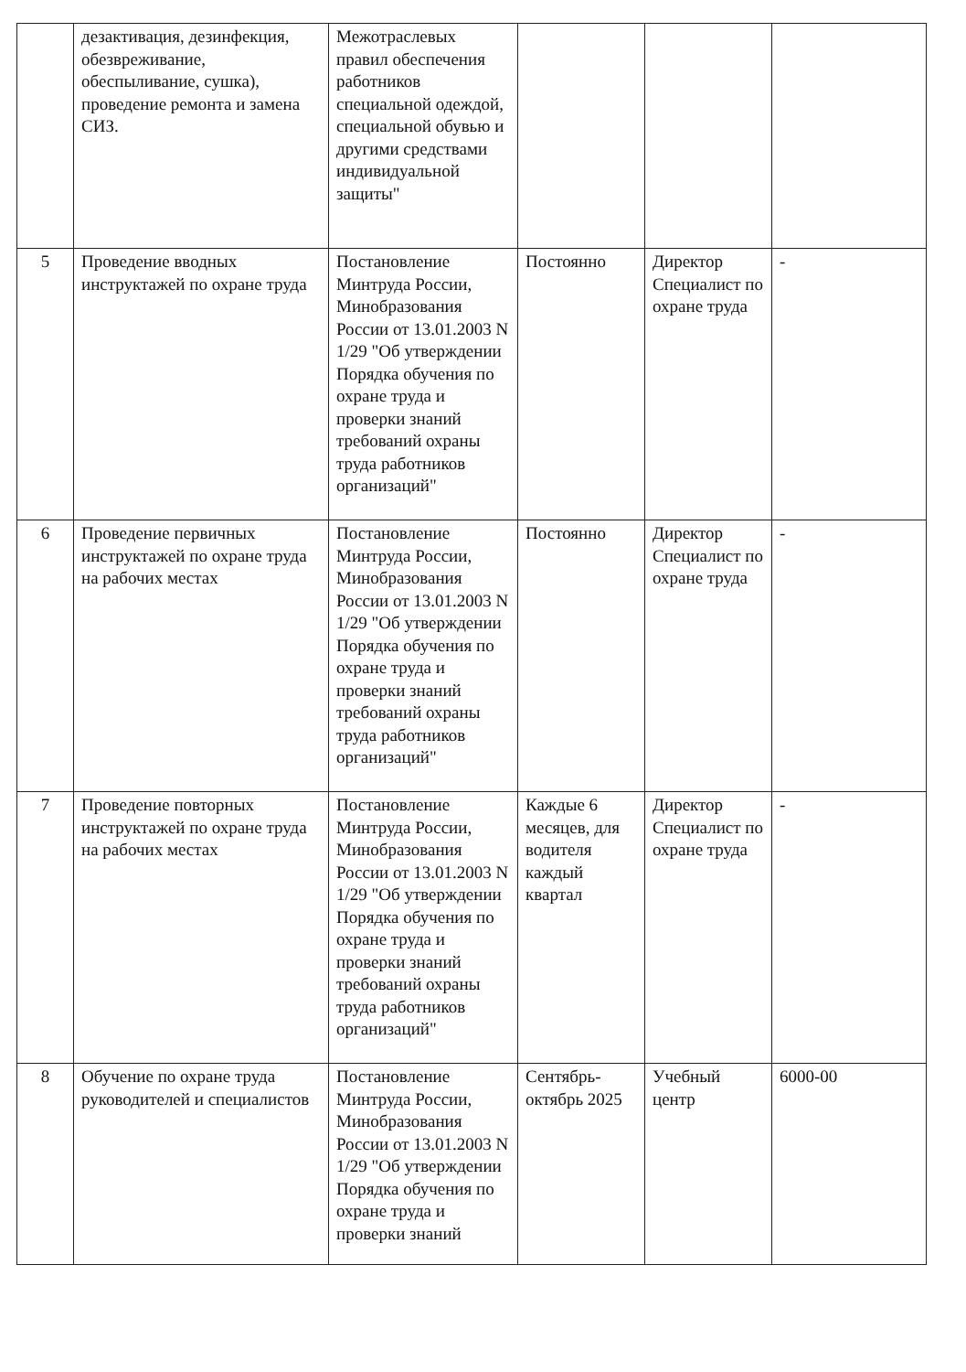| | дезактивация, дезинфекция, обезвреживание, обеспыливание, сушка), проведение ремонта и замена СИЗ. | Межотраслевых правил обеспечения работников специальной одеждой, специальной обувью и другими средствами индивидуальной защиты" | | | |
| 5 | Проведение вводных инструктажей по охране труда | Постановление Минтруда России, Минобразования России от 13.01.2003 N 1/29 "Об утверждении Порядка обучения по охране труда и проверки знаний требований охраны труда работников организаций" | Постоянно | Директор Специалист по охране труда | - |
| 6 | Проведение первичных инструктажей по охране труда на рабочих местах | Постановление Минтруда России, Минобразования России от 13.01.2003 N 1/29 "Об утверждении Порядка обучения по охране труда и проверки знаний требований охраны труда работников организаций" | Постоянно | Директор Специалист по охране труда | - |
| 7 | Проведение повторных инструктажей по охране труда на рабочих местах | Постановление Минтруда России, Минобразования России от 13.01.2003 N 1/29 "Об утверждении Порядка обучения по охране труда и проверки знаний требований охраны труда работников организаций" | Каждые 6 месяцев, для водителя каждый квартал | Директор Специалист по охране труда | - |
| 8 | Обучение по охране труда руководителей и специалистов | Постановление Минтруда России, Минобразования России от 13.01.2003 N 1/29 "Об утверждении Порядка обучения по охране труда и проверки знаний | Сентябрь-октябрь 2025 | Учебный центр | 6000-00 |